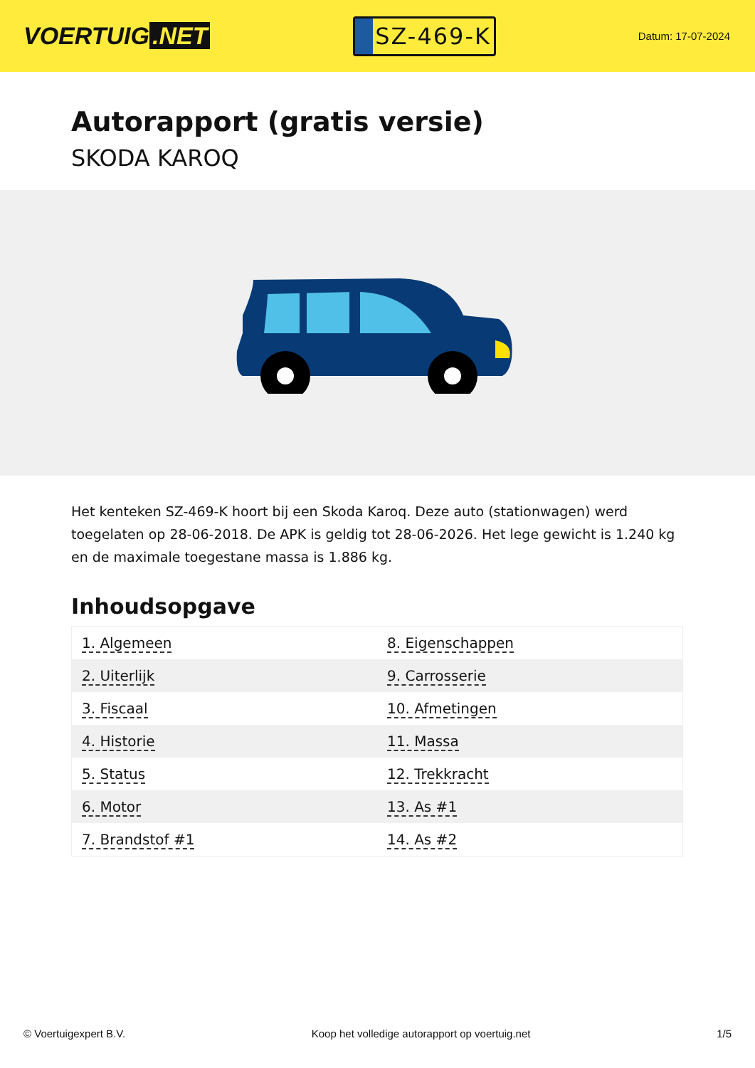VOERTUIG.NET
SZ-469-K
Datum: 17-07-2024
Autorapport (gratis versie)
SKODA KAROQ
Het kenteken SZ-469-K hoort bij een Skoda Karoq. Deze auto (stationwagen) werd toegelaten op 28-06-2018. De APK is geldig tot 28-06-2026. Het lege gewicht is 1.240 kg en de maximale toegestane massa is 1.886 kg.
Inhoudsopgave
| 1. Algemeen | 8. Eigenschappen |
| 2. Uiterlijk | 9. Carrosserie |
| 3. Fiscaal | 10. Afmetingen |
| 4. Historie | 11. Massa |
| 5. Status | 12. Trekkracht |
| 6. Motor | 13. As #1 |
| 7. Brandstof #1 | 14. As #2 |
© Voertuigexpert B.V. Koop het volledige autorapport op voertuig.net 1/5